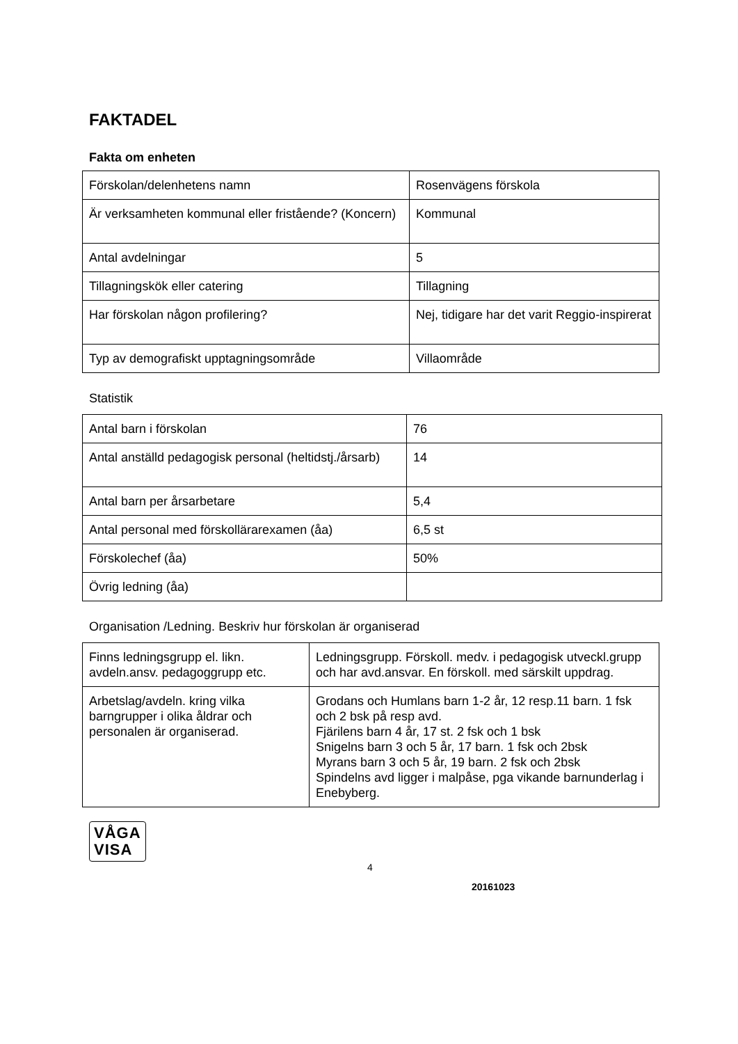FAKTADEL
Fakta om enheten
| Förskolan/delenhetens namn | Rosenvägens förskola |
| Är verksamheten kommunal eller fristående? (Koncern) | Kommunal |
| Antal avdelningar | 5 |
| Tillagningskök eller catering | Tillagning |
| Har förskolan någon profilering? | Nej, tidigare har det varit Reggio-inspirerat |
| Typ av demografiskt upptagningsområde | Villaområde |
Statistik
| Antal barn i förskolan | 76 |
| Antal anställd pedagogisk personal (heltidstj./årsarb) | 14 |
| Antal barn per årsarbetare | 5,4 |
| Antal personal med förskollärarexamen (åa) | 6,5 st |
| Förskolechef (åa) | 50% |
| Övrig ledning (åa) | |
Organisation /Ledning. Beskriv hur förskolan är organiserad
| Finns ledningsgrupp el. likn. avdeln.ansv. pedagoggrupp etc. | Ledningsgrupp. Förskoll. medv. i pedagogisk utveckl.grupp och har avd.ansvar. En förskoll. med särskilt uppdrag. |
| Arbetslag/avdeln. kring vilka barngrupper i olika åldrar och personalen är organiserad. | Grodans och Humlans barn 1-2 år, 12 resp.11 barn. 1 fsk och 2 bsk på resp avd. Fjärilens barn 4 år, 17 st. 2 fsk och 1 bsk Snigelns barn 3 och 5 år, 17 barn. 1 fsk och 2bsk Myrans barn 3 och 5 år, 19 barn. 2 fsk och 2bsk Spindelns avd ligger i malpåse, pga vikande barnunderlag i Enebyberg. |
VÅGA
VISA
4
20161023